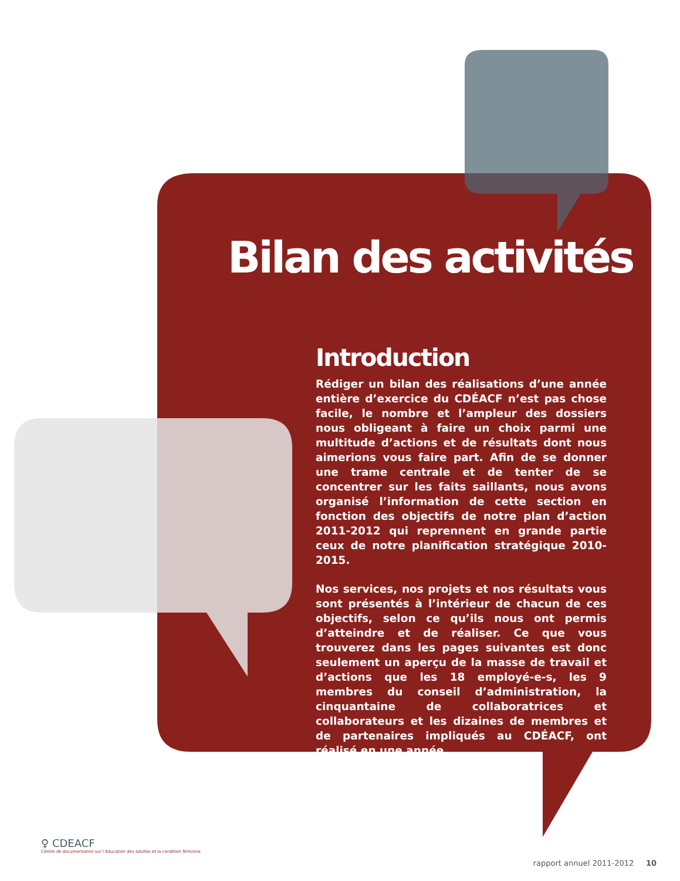Bilan des activités
Introduction
Rédiger un bilan des réalisations d’une année entière d’exercice du CDÉACF n’est pas chose facile, le nombre et l’ampleur des dossiers nous obligeant à faire un choix parmi une multitude d’actions et de résultats dont nous aimerions vous faire part. Afin de se donner une trame centrale et de tenter de se concentrer sur les faits saillants, nous avons organisé l’information de cette section en fonction des objectifs de notre plan d’action 2011-2012 qui reprennent en grande partie ceux de notre planification stratégique 2010-2015.
Nos services, nos projets et nos résultats vous sont présentés à l’intérieur de chacun de ces objectifs, selon ce qu’ils nous ont permis d’atteindre et de réaliser. Ce que vous trouverez dans les pages suivantes est donc seulement un aperçu de la masse de travail et d’actions que les 18 employé-e-s, les 9 membres du conseil d’administration, la cinquantaine de collaboratrices et collaborateurs et les dizaines de membres et de partenaires impliqués au CDÉACF, ont réalisé en une année.
♀ CDEACF
Centre de documentation sur l’éducation des adultes et la condition féminine
rapport annuel 2011-2012 10